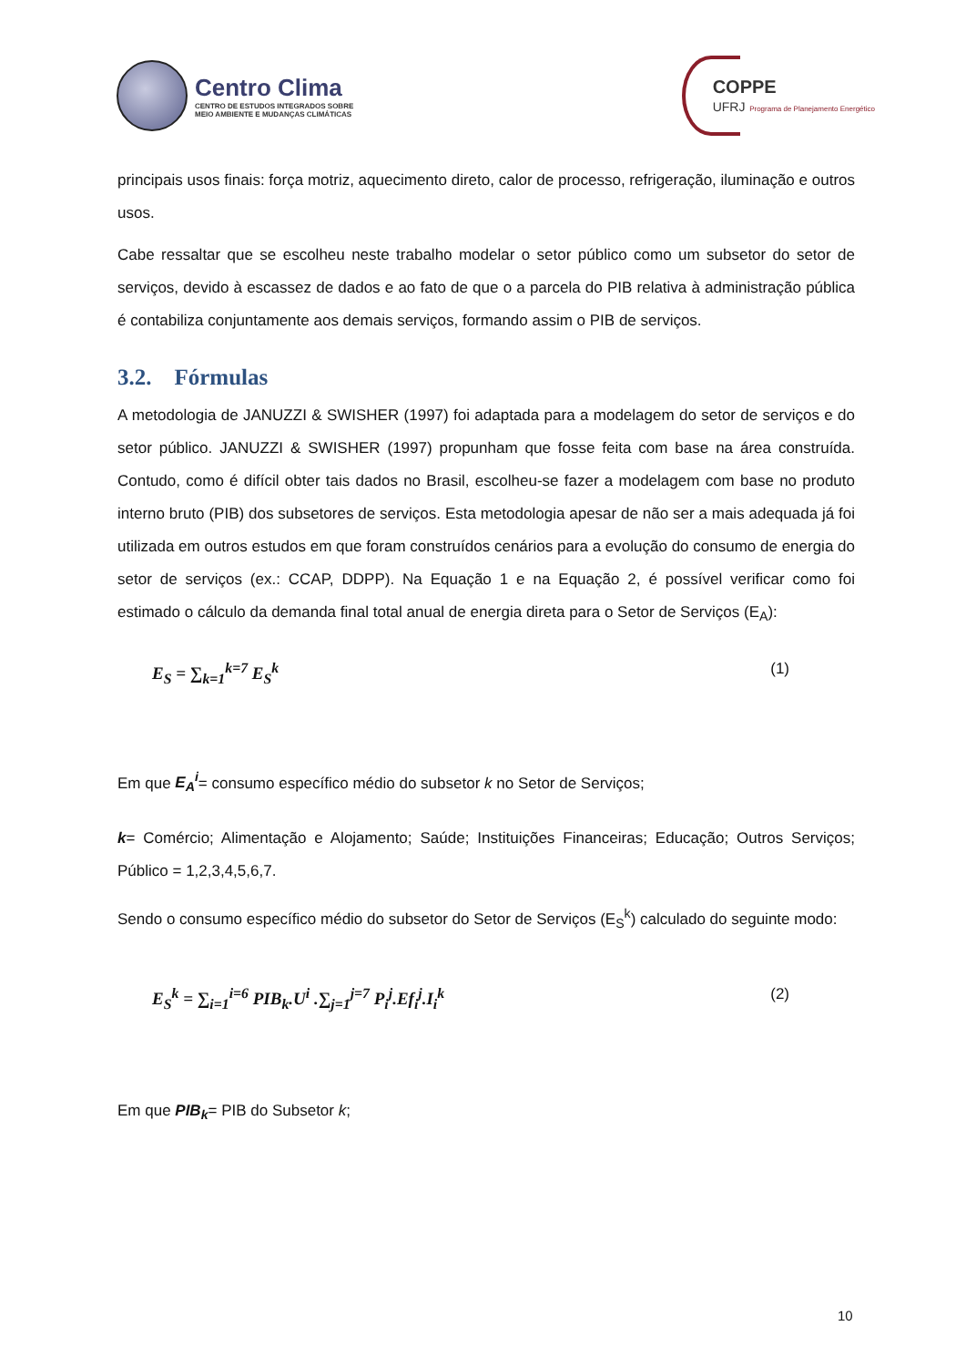Centro Clima
CENTRO DE ESTUDOS INTEGRADOS SOBRE
MEIO AMBIENTE E MUDANÇAS CLIMÁTICAS
COPPE
UFRJ Programa de Planejamento Energético
principais usos finais: força motriz, aquecimento direto, calor de processo, refrigeração, iluminação e outros usos.
Cabe ressaltar que se escolheu neste trabalho modelar o setor público como um subsetor do setor de serviços, devido à escassez de dados e ao fato de que o a parcela do PIB relativa à administração pública é contabiliza conjuntamente aos demais serviços, formando assim o PIB de serviços.
3.2. Fórmulas
A metodologia de JANUZZI & SWISHER (1997) foi adaptada para a modelagem do setor de serviços e do setor público. JANUZZI & SWISHER (1997) propunham que fosse feita com base na área construída. Contudo, como é difícil obter tais dados no Brasil, escolheu-se fazer a modelagem com base no produto interno bruto (PIB) dos subsetores de serviços. Esta metodologia apesar de não ser a mais adequada já foi utilizada em outros estudos em que foram construídos cenários para a evolução do consumo de energia do setor de serviços (ex.: CCAP, DDPP). Na Equação 1 e na Equação 2, é possível verificar como foi estimado o cálculo da demanda final total anual de energia direta para o Setor de Serviços (E<sub>A</sub>):
E<sub>S</sub> = ∑<sub>k=1</sub><sup>k=7</sup> E<sub>S</sub><sup>k</sup> (1)
Em que E<sub>A</sub><sup>i</sup>= consumo específico médio do subsetor k no Setor de Serviços;
k= Comércio; Alimentação e Alojamento; Saúde; Instituições Financeiras; Educação; Outros Serviços; Público = 1,2,3,4,5,6,7.
Sendo o consumo específico médio do subsetor do Setor de Serviços (E<sub>S</sub><sup>k</sup>) calculado do seguinte modo:
E<sub>S</sub><sup>k</sup> = ∑<sub>i=1</sub><sup>i=6</sup> PIB<sub>k</sub>.U<sup>i</sup> .∑<sub>j=1</sub><sup>j=7</sup> P<sub>i</sub><sup>j</sup>.Ef<sub>i</sub><sup>j</sup>.I<sub>i</sub><sup>k</sup> (2)
Em que PIB<sub>k</sub>= PIB do Subsetor k;
10